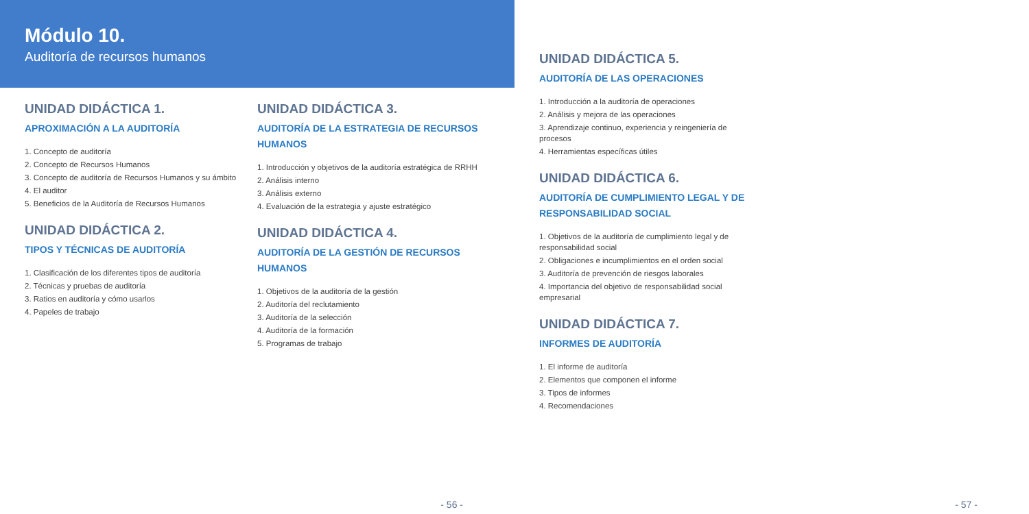Módulo 10.
Auditoría de recursos humanos
UNIDAD DIDÁCTICA 1.
APROXIMACIÓN A LA AUDITORÍA
1. Concepto de auditoría
2. Concepto de Recursos Humanos
3. Concepto de auditoría de Recursos Humanos y su ámbito
4. El auditor
5. Beneficios de la Auditoría de Recursos Humanos
UNIDAD DIDÁCTICA 2.
TIPOS Y TÉCNICAS DE AUDITORÍA
1. Clasificación de los diferentes tipos de auditoría
2. Técnicas y pruebas de auditoría
3. Ratios en auditoría y cómo usarlos
4. Papeles de trabajo
UNIDAD DIDÁCTICA 3.
AUDITORÍA DE LA ESTRATEGIA DE RECURSOS HUMANOS
1. Introducción y objetivos de la auditoría estratégica de RRHH
2. Análisis interno
3. Análisis externo
4. Evaluación de la estrategia y ajuste estratégico
UNIDAD DIDÁCTICA 4.
AUDITORÍA DE LA GESTIÓN DE RECURSOS HUMANOS
1. Objetivos de la auditoría de la gestión
2. Auditoría del reclutamiento
3. Auditoría de la selección
4. Auditoría de la formación
5. Programas de trabajo
- 56 -
UNIDAD DIDÁCTICA 5.
AUDITORÍA DE LAS OPERACIONES
1. Introducción a la auditoría de operaciones
2. Análisis y mejora de las operaciones
3. Aprendizaje continuo, experiencia y reingeniería de procesos
4. Herramientas específicas útiles
UNIDAD DIDÁCTICA 6.
AUDITORÍA DE CUMPLIMIENTO LEGAL Y DE RESPONSABILIDAD SOCIAL
1. Objetivos de la auditoría de cumplimiento legal y de responsabilidad social
2. Obligaciones e incumplimientos en el orden social
3. Auditoría de prevención de riesgos laborales
4. Importancia del objetivo de responsabilidad social empresarial
UNIDAD DIDÁCTICA 7.
INFORMES DE AUDITORÍA
1. El informe de auditoría
2. Elementos que componen el informe
3. Tipos de informes
4. Recomendaciones
- 57 -